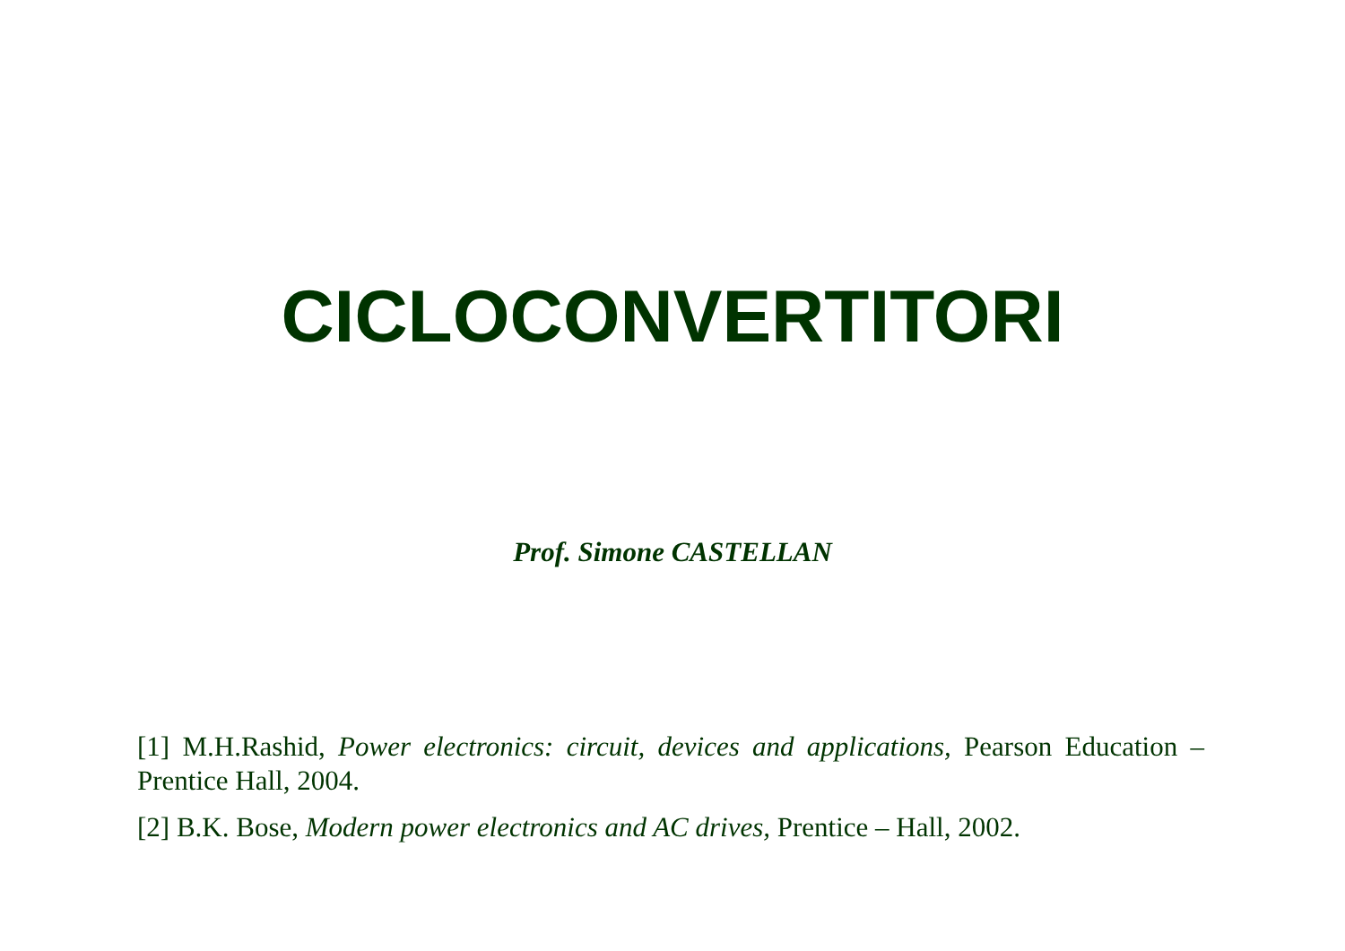CICLOCONVERTITORI
Prof. Simone CASTELLAN
[1] M.H.Rashid, Power electronics: circuit, devices and applications, Pearson Education – Prentice Hall, 2004.
[2] B.K. Bose, Modern power electronics and AC drives, Prentice – Hall, 2002.